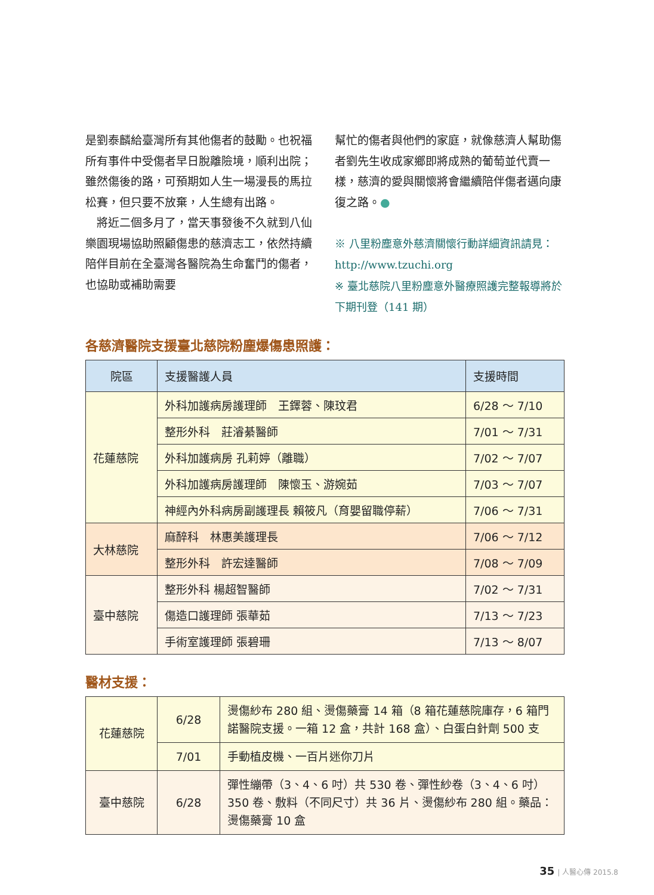是劉泰麟給臺灣所有其他傷者的鼓勵。也祝福所有事件中受傷者早日脫離險境，順利出院；雖然傷後的路，可預期如人生一場漫長的馬拉松賽，但只要不放棄，人生總有出路。
　將近二個多月了，當天事發後不久就到八仙樂園現場協助照顧傷患的慈濟志工，依然持續陪伴目前在全臺灣各醫院為生命奮鬥的傷者，也協助或補助需要
幫忙的傷者與他們的家庭，就像慈濟人幫助傷者劉先生收成家鄉即將成熟的葡萄並代賣一樣，慈濟的愛與關懷將會繼續陪伴傷者邁向康復之路。●
※ 八里粉塵意外慈濟關懷行動詳細資訊請見：http://www.tzuchi.org
※ 臺北慈院八里粉塵意外醫療照護完整報導將於下期刊登（141 期）
各慈濟醫院支援臺北慈院粉塵爆傷患照護：
| 院區 | 支援醫護人員 | 支援時間 |
| --- | --- | --- |
| 花蓮慈院 | 外科加護病房護理師 王鐸蓉、陳玟君 | 6/28 ～ 7/10 |
| | 整形外科 莊濬綦醫師 | 7/01 ～ 7/31 |
| | 外科加護病房 孔莉婷（離職） | 7/02 ～ 7/07 |
| | 外科加護病房護理師 陳懷玉、游婉茹 | 7/03 ～ 7/07 |
| | 神經內外科病房副護理長 賴筱凡（育嬰留職停薪） | 7/06 ～ 7/31 |
| 大林慈院 | 麻醉科 林惠美護理長 | 7/06 ～ 7/12 |
| | 整形外科 許宏達醫師 | 7/08 ～ 7/09 |
| 臺中慈院 | 整形外科 楊超智醫師 | 7/02 ～ 7/31 |
| | 傷造口護理師 張華茹 | 7/13 ～ 7/23 |
| | 手術室護理師 張碧珊 | 7/13 ～ 8/07 |
醫材支援：
| 花蓮慈院 | 6/28 | 燙傷紗布 280 組、燙傷藥膏 14 箱（8 箱花蓮慈院庫存，6 箱門諾醫院支援。一箱 12 盒，共計 168 盒）、白蛋白針劑 500 支 |
| | 7/01 | 手動植皮機、一百片迷你刀片 |
| 臺中慈院 | 6/28 | 彈性繃帶（3、4、6 吋）共 530 卷、彈性紗卷（3、4、6 吋）350 卷、敷料（不同尺寸）共 36 片、燙傷紗布 280 組。藥品：燙傷藥膏 10 盒 |
35 | 人醫心傳 2015.8